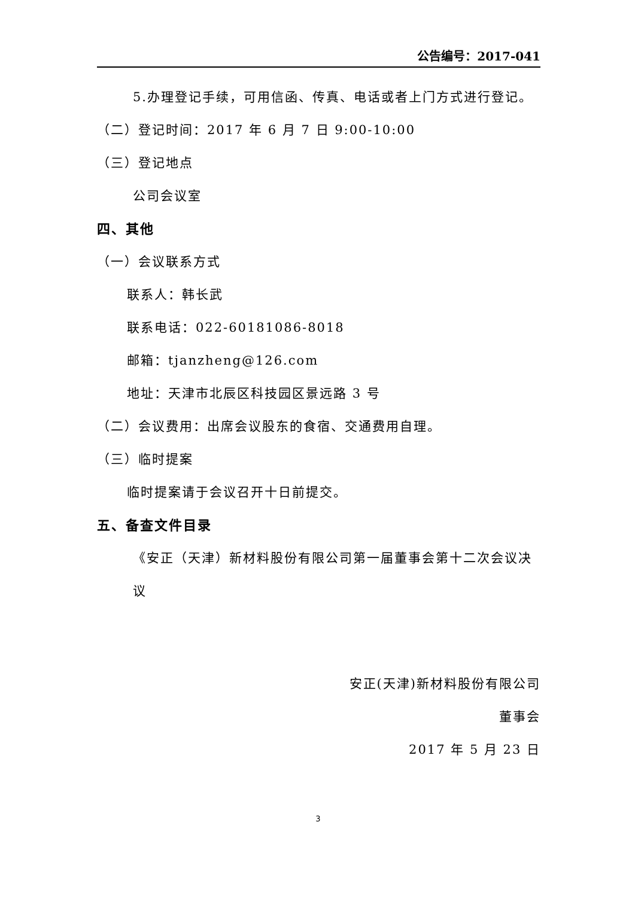公告编号：2017-041
5.办理登记手续，可用信函、传真、电话或者上门方式进行登记。
（二）登记时间：2017 年 6 月 7 日 9:00-10:00
（三）登记地点
公司会议室
四、其他
（一）会议联系方式
联系人：韩长武
联系电话：022-60181086-8018
邮箱：tjanzheng@126.com
地址：天津市北辰区科技园区景远路 3 号
（二）会议费用：出席会议股东的食宿、交通费用自理。
（三）临时提案
临时提案请于会议召开十日前提交。
五、备查文件目录
《安正（天津）新材料股份有限公司第一届董事会第十二次会议决议
安正(天津)新材料股份有限公司
董事会
2017 年 5 月 23 日
3